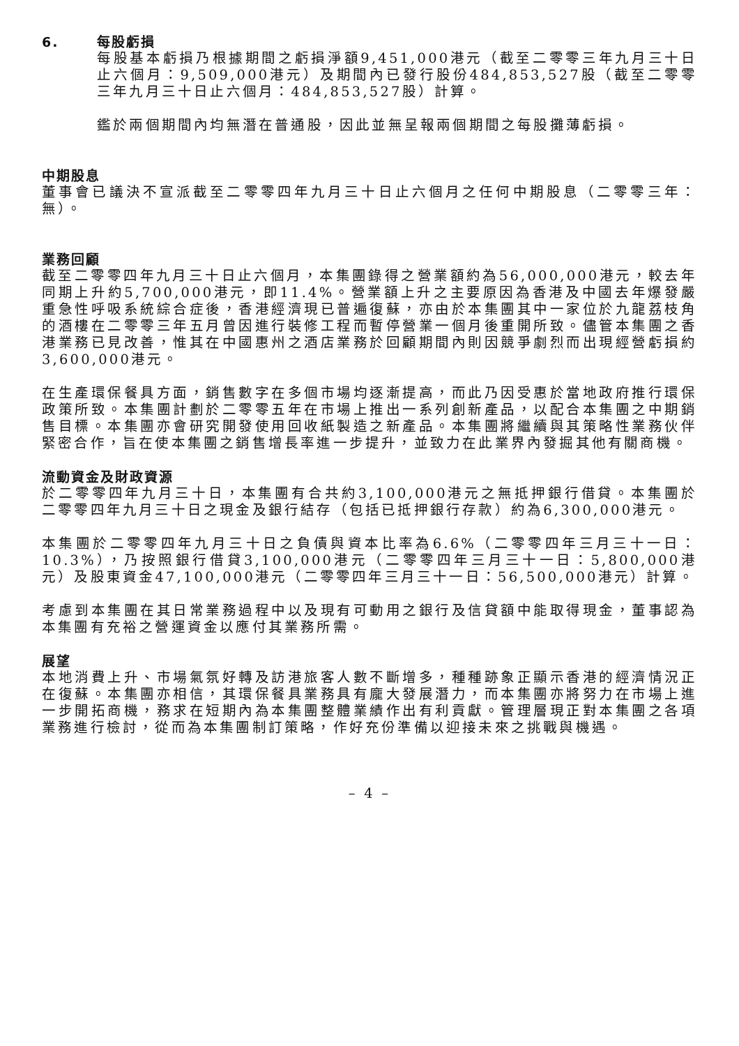6. 每股虧損
每股基本虧損乃根據期間之虧損淨額9,451,000港元（截至二零零三年九月三十日止六個月：9,509,000港元）及期間內已發行股份484,853,527股（截至二零零三年九月三十日止六個月：484,853,527股）計算。
鑑於兩個期間內均無潛在普通股，因此並無呈報兩個期間之每股攤薄虧損。
中期股息
董事會已議決不宣派截至二零零四年九月三十日止六個月之任何中期股息（二零零三年：無）。
業務回顧
截至二零零四年九月三十日止六個月，本集團錄得之營業額約為56,000,000港元，較去年同期上升約5,700,000港元，即11.4%。營業額上升之主要原因為香港及中國去年爆發嚴重急性呼吸系統綜合症後，香港經濟現已普遍復蘇，亦由於本集團其中一家位於九龍荔枝角的酒樓在二零零三年五月曾因進行裝修工程而暫停營業一個月後重開所致。儘管本集團之香港業務已見改善，惟其在中國惠州之酒店業務於回顧期間內則因競爭劇烈而出現經營虧損約3,600,000港元。
在生產環保餐具方面，銷售數字在多個市場均逐漸提高，而此乃因受惠於當地政府推行環保政策所致。本集團計劃於二零零五年在市場上推出一系列創新產品，以配合本集團之中期銷售目標。本集團亦會研究開發使用回收紙製造之新產品。本集團將繼續與其策略性業務伙伴緊密合作，旨在使本集團之銷售增長率進一步提升，並致力在此業界內發掘其他有關商機。
流動資金及財政資源
於二零零四年九月三十日，本集團有合共約3,100,000港元之無抵押銀行借貸。本集團於二零零四年九月三十日之現金及銀行結存（包括已抵押銀行存款）約為6,300,000港元。
本集團於二零零四年九月三十日之負債與資本比率為6.6%（二零零四年三月三十一日：10.3%），乃按照銀行借貸3,100,000港元（二零零四年三月三十一日：5,800,000港元）及股東資金47,100,000港元（二零零四年三月三十一日：56,500,000港元）計算。
考慮到本集團在其日常業務過程中以及現有可動用之銀行及信貸額中能取得現金，董事認為本集團有充裕之營運資金以應付其業務所需。
展望
本地消費上升、市場氣氛好轉及訪港旅客人數不斷增多，種種跡象正顯示香港的經濟情況正在復蘇。本集團亦相信，其環保餐具業務具有龐大發展潛力，而本集團亦將努力在市場上進一步開拓商機，務求在短期內為本集團整體業績作出有利貢獻。管理層現正對本集團之各項業務進行檢討，從而為本集團制訂策略，作好充份準備以迎接未來之挑戰與機遇。
– 4 –